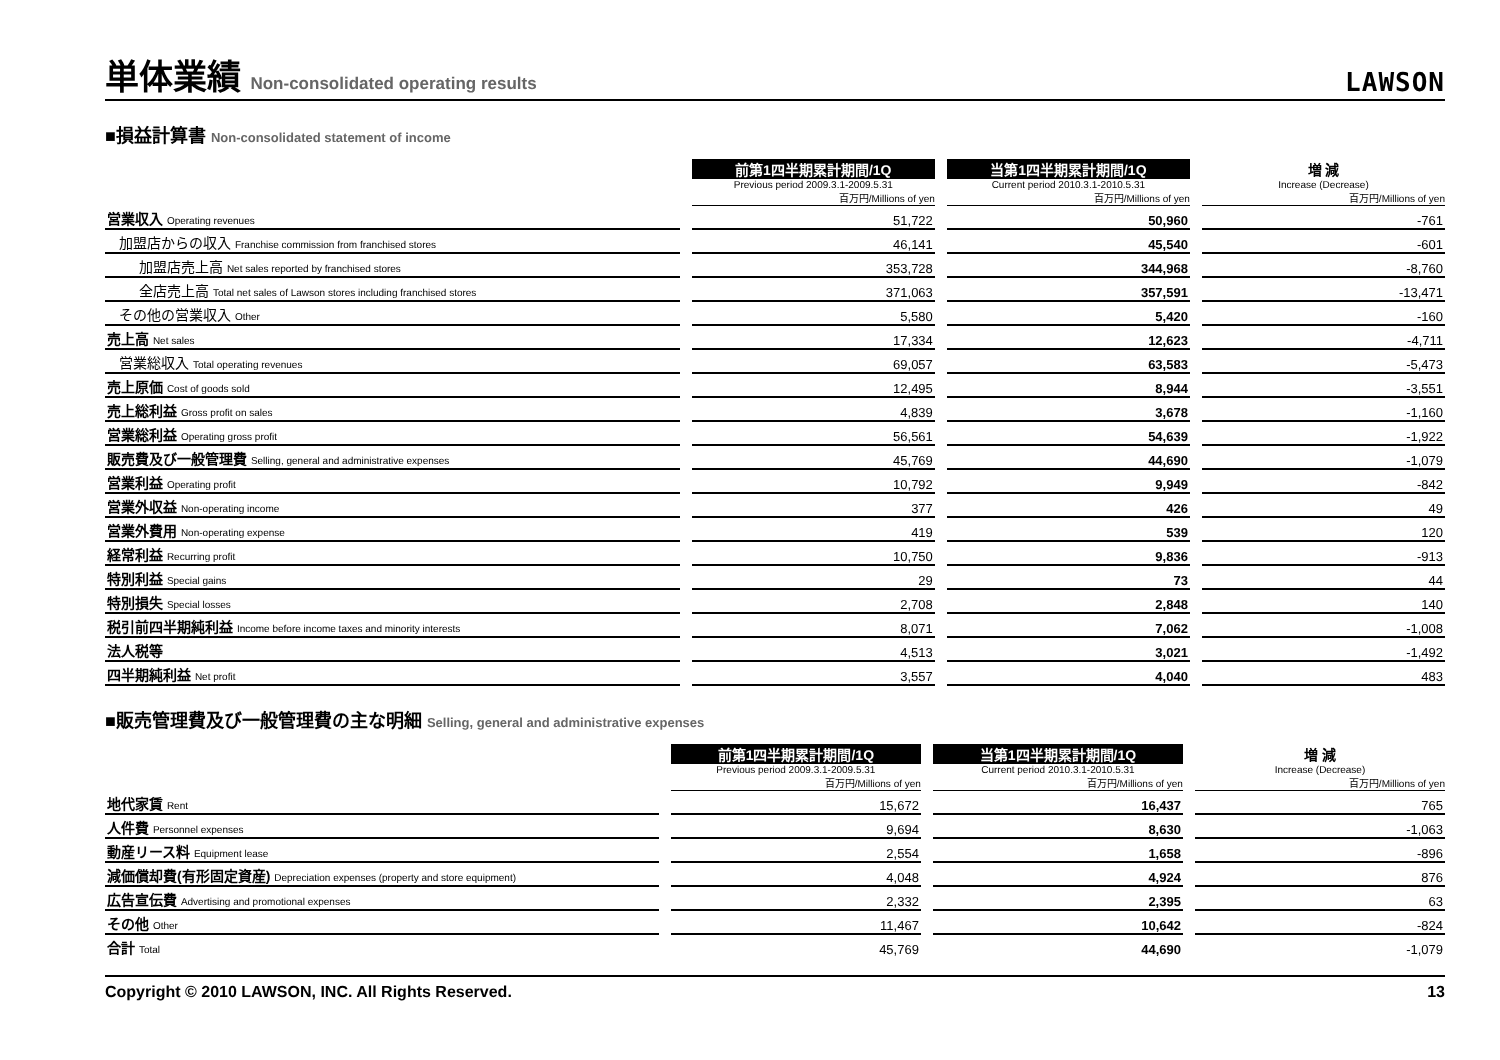単体業績 Non-consolidated operating results
LAWSON
■損益計算書 Non-consolidated statement of income
| | 前第1四半期累計期間/1Q | 当第1四半期累計期間/1Q | 増 減 |
| --- | --- | --- | --- |
| | Previous period 2009.3.1-2009.5.31 | Current period 2010.3.1-2010.5.31 | Increase (Decrease) |
| | 百万円/Millions of yen | 百万円/Millions of yen | 百万円/Millions of yen |
| 営業収入 Operating revenues | 51,722 | 50,960 | -761 |
| 加盟店からの収入 Franchise commission from franchised stores | 46,141 | 45,540 | -601 |
| 加盟店売上高 Net sales reported by franchised stores | 353,728 | 344,968 | -8,760 |
| 全店売上高 Total net sales of Lawson stores including franchised stores | 371,063 | 357,591 | -13,471 |
| その他の営業収入 Other | 5,580 | 5,420 | -160 |
| 売上高 Net sales | 17,334 | 12,623 | -4,711 |
| 営業総収入 Total operating revenues | 69,057 | 63,583 | -5,473 |
| 売上原価 Cost of goods sold | 12,495 | 8,944 | -3,551 |
| 売上総利益 Gross profit on sales | 4,839 | 3,678 | -1,160 |
| 営業総利益 Operating gross profit | 56,561 | 54,639 | -1,922 |
| 販売費及び一般管理費 Selling, general and administrative expenses | 45,769 | 44,690 | -1,079 |
| 営業利益 Operating profit | 10,792 | 9,949 | -842 |
| 営業外収益 Non-operating income | 377 | 426 | 49 |
| 営業外費用 Non-operating expense | 419 | 539 | 120 |
| 経常利益 Recurring profit | 10,750 | 9,836 | -913 |
| 特別利益 Special gains | 29 | 73 | 44 |
| 特別損失 Special losses | 2,708 | 2,848 | 140 |
| 税引前四半期純利益 Income before income taxes and minority interests | 8,071 | 7,062 | -1,008 |
| 法人税等 | 4,513 | 3,021 | -1,492 |
| 四半期純利益 Net profit | 3,557 | 4,040 | 483 |
■販売管理費及び一般管理費の主な明細 Selling, general and administrative expenses
| | 前第1四半期累計期間/1Q | 当第1四半期累計期間/1Q | 増 減 |
| --- | --- | --- | --- |
| | Previous period 2009.3.1-2009.5.31 | Current period 2010.3.1-2010.5.31 | Increase (Decrease) |
| | 百万円/Millions of yen | 百万円/Millions of yen | 百万円/Millions of yen |
| 地代家賃 Rent | 15,672 | 16,437 | 765 |
| 人件費 Personnel expenses | 9,694 | 8,630 | -1,063 |
| 動産リース料 Equipment lease | 2,554 | 1,658 | -896 |
| 減価償却費(有形固定資産) Depreciation expenses (property and store equipment) | 4,048 | 4,924 | 876 |
| 広告宣伝費 Advertising and promotional expenses | 2,332 | 2,395 | 63 |
| その他 Other | 11,467 | 10,642 | -824 |
| 合計 Total | 45,769 | 44,690 | -1,079 |
Copyright © 2010 LAWSON, INC. All Rights Reserved. 13